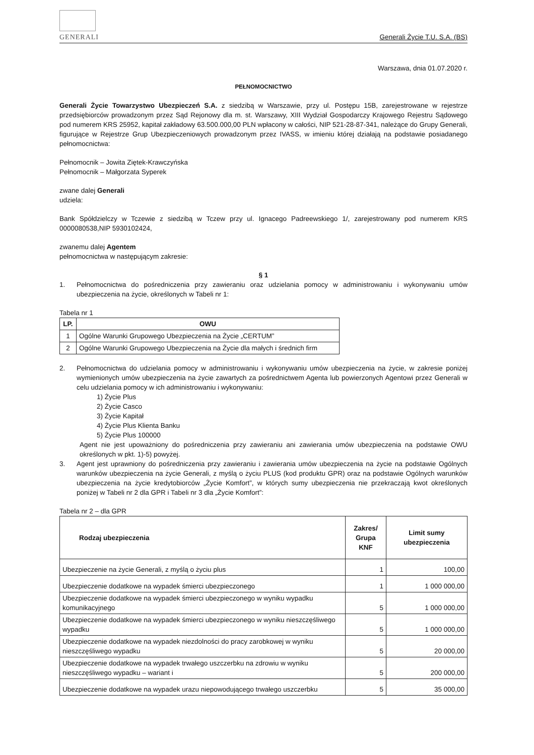GENERALI
Generali Życie T.U. S.A. (BS)
Warszawa, dnia 01.07.2020 r.
PEŁNOMOCNICTWO
Generali Życie Towarzystwo Ubezpieczeń S.A. z siedzibą w Warszawie, przy ul. Postępu 15B, zarejestrowane w rejestrze przedsiębiorców prowadzonym przez Sąd Rejonowy dla m. st. Warszawy, XIII Wydział Gospodarczy Krajowego Rejestru Sądowego pod numerem KRS 25952, kapitał zakładowy 63.500.000,00 PLN wpłacony w całości, NIP 521-28-87-341, należące do Grupy Generali, figurujące w Rejestrze Grup Ubezpieczeniowych prowadzonym przez IVASS, w imieniu której działają na podstawie posiadanego pełnomocnictwa:
Pełnomocnik – Jowita Ziętek-Krawczyńska
Pełnomocnik – Małgorzata Syperek
zwane dalej Generali
udziela:
Bank Spółdzielczy w Tczewie z siedzibą w Tczew przy ul. Ignacego Padreewskiego 1/, zarejestrowany pod numerem KRS 0000080538,NIP 5930102424,
zwanemu dalej Agentem
pełnomocnictwa w następującym zakresie:
§ 1
1. Pełnomocnictwa do pośredniczenia przy zawieraniu oraz udzielania pomocy w administrowaniu i wykonywaniu umów ubezpieczenia na życie, określonych w Tabeli nr 1:
Tabela nr 1
| LP. | OWU |
| --- | --- |
| 1 | Ogólne Warunki Grupowego Ubezpieczenia na Życie „CERTUM” |
| 2 | Ogólne Warunki Grupowego Ubezpieczenia na Życie dla małych i średnich firm |
2. Pełnomocnictwa do udzielania pomocy w administrowaniu i wykonywaniu umów ubezpieczenia na życie, w zakresie poniżej wymienionych umów ubezpieczenia na życie zawartych za pośrednictwem Agenta lub powierzonych Agentowi przez Generali w celu udzielania pomocy w ich administrowaniu i wykonywaniu:
1) Życie Plus
2) Życie Casco
3) Życie Kapitał
4) Życie Plus Klienta Banku
5) Życie Plus 100000
Agent nie jest upoważniony do pośredniczenia przy zawieraniu ani zawierania umów ubezpieczenia na podstawie OWU określonych w pkt. 1)-5) powyżej.
3. Agent jest uprawniony do pośredniczenia przy zawieraniu i zawierania umów ubezpieczenia na życie na podstawie Ogólnych warunków ubezpieczenia na życie Generali, z myślą o życiu PLUS (kod produktu GPR) oraz na podstawie Ogólnych warunków ubezpieczenia na życie kredytobiorców „Życie Komfort”, w których sumy ubezpieczenia nie przekraczają kwot określonych poniżej w Tabeli nr 2 dla GPR i Tabeli nr 3 dla „Życie Komfort”:
Tabela nr 2 – dla GPR
| Rodzaj ubezpieczenia | Zakres/ Grupa KNF | Limit sumy ubezpieczenia |
| --- | --- | --- |
| Ubezpieczenie na życie Generali, z myślą o życiu plus | 1 | 100,00 |
| Ubezpieczenie dodatkowe na wypadek śmierci ubezpieczonego | 1 | 1 000 000,00 |
| Ubezpieczenie dodatkowe na wypadek śmierci ubezpieczonego w wyniku wypadku komunikacyjnego | 5 | 1 000 000,00 |
| Ubezpieczenie dodatkowe na wypadek śmierci ubezpieczonego w wyniku nieszczęśliwego wypadku | 5 | 1 000 000,00 |
| Ubezpieczenie dodatkowe na wypadek niezdolności do pracy zarobkowej w wyniku nieszczęśliwego wypadku | 5 | 20 000,00 |
| Ubezpieczenie dodatkowe na wypadek trwałego uszczerbku na zdrowiu w wyniku nieszczęśliwego wypadku – wariant i | 5 | 200 000,00 |
| Ubezpieczenie dodatkowe na wypadek urazu niepowodującego trwałego uszczerbku | 5 | 35 000,00 |